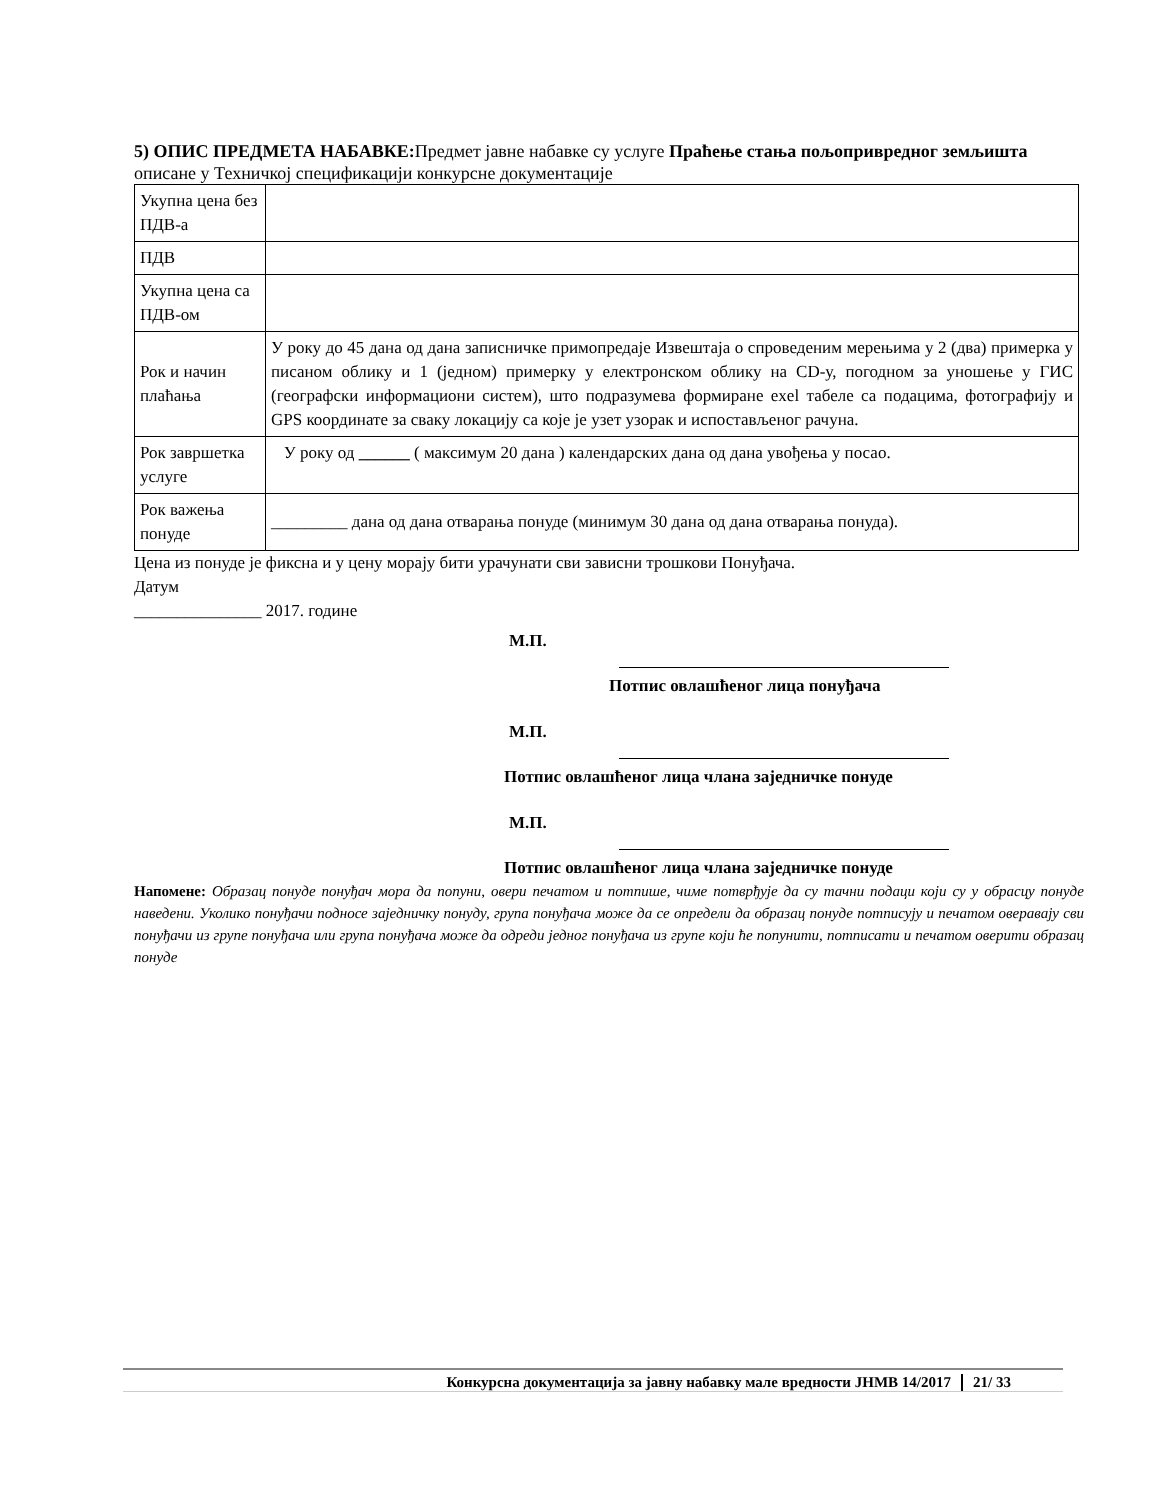5) ОПИС ПРЕДМЕТА НАБАВКЕ: Предмет јавне набавке су услуге Праћење стања пољопривредног земљишта описане у Техничкој спецификацији конкурсне документације
| Укупна цена без ПДВ-а | |
| ПДВ | |
| Укупна цена са ПДВ-ом | |
| Рок и начин плаћања | У року до 45 дана од дана записничке примопредаје Извештаја о спроведеним мерењима у 2 (два) примерка у писаном облику и 1 (једном) примерку у електронском облику на CD-у, погодном за уношење у ГИС (географски информациони систем), што подразумева формиране exel табеле са подацима, фотографију и GPS координате за сваку локацију са које је узет узорак и испостављеног рачуна. |
| Рок завршетка услуге | У року од ______ ( максимум 20 дана ) календарских дана од дана увођења у посао. |
| Рок важења понуде | _________ дана од дана отварања понуде (минимум 30 дана од дана отварања понуда). |
Цена из понуде је фиксна и у цену морају бити урачунати сви зависни трошкови Понуђача.
Датум
_______________ 2017. године
М.П.
Потпис овлашћеног лица понуђача
М.П.
Потпис овлашћеног лица члана заједничке понуде
М.П.
Потпис овлашћеног лица члана заједничке понуде
Напомене: Образац понуде понуђач мора да попуни, овери печатом и потпише, чиме потврђује да су тачни подаци који су у обрасцу понуде наведени. Уколико понуђачи подносе заједничку понуду, група понуђача може да се определи да образац понуде потписују и печатом оверавају сви понуђачи из групе понуђача или група понуђача може да одреди једног понуђача из групе који ће попунити, потписати и печатом оверити образац понуде
Конкурсна документација за јавну набавку мале вредности ЈНМВ 14/2017 21/ 33